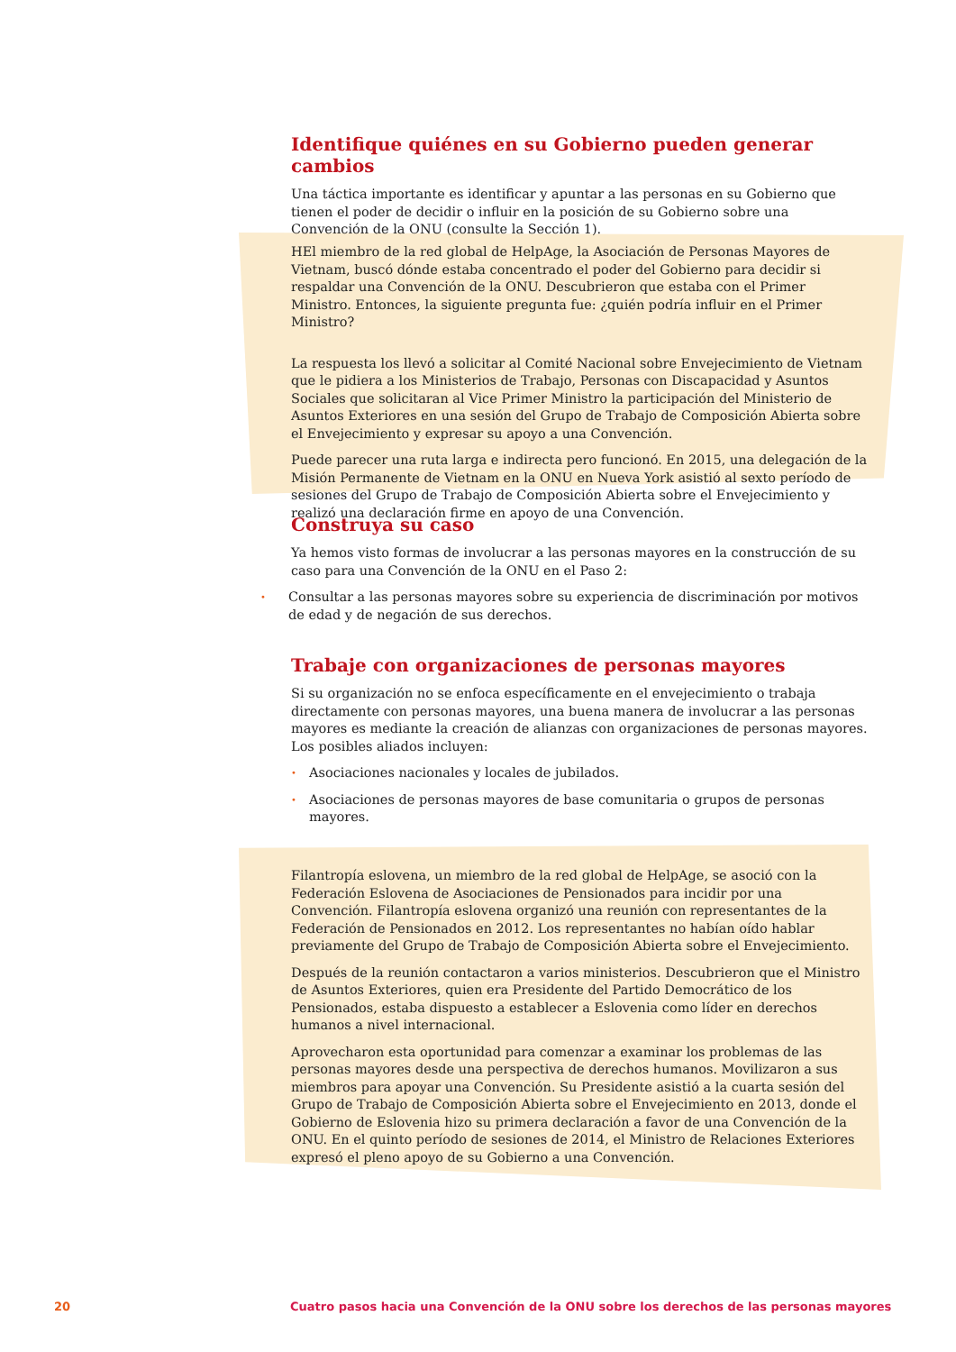Identifique quiénes en su Gobierno pueden generar cambios
Una táctica importante es identificar y apuntar a las personas en su Gobierno que tienen el poder de decidir o influir en la posición de su Gobierno sobre una Convención de la ONU (consulte la Sección 1).
HEl miembro de la red global de HelpAge, la Asociación de Personas Mayores de Vietnam, buscó dónde estaba concentrado el poder del Gobierno para decidir si respaldar una Convención de la ONU. Descubrieron que estaba con el Primer Ministro. Entonces, la siguiente pregunta fue: ¿quién podría influir en el Primer Ministro?
La respuesta los llevó a solicitar al Comité Nacional sobre Envejecimiento de Vietnam que le pidiera a los Ministerios de Trabajo, Personas con Discapacidad y Asuntos Sociales que solicitaran al Vice Primer Ministro la participación del Ministerio de Asuntos Exteriores en una sesión del Grupo de Trabajo de Composición Abierta sobre el Envejecimiento y expresar su apoyo a una Convención.
Puede parecer una ruta larga e indirecta pero funcionó. En 2015, una delegación de la Misión Permanente de Vietnam en la ONU en Nueva York asistió al sexto período de sesiones del Grupo de Trabajo de Composición Abierta sobre el Envejecimiento y realizó una declaración firme en apoyo de una Convención.
Construya su caso
Ya hemos visto formas de involucrar a las personas mayores en la construcción de su caso para una Convención de la ONU en el Paso 2:
• Consultar a las personas mayores sobre su experiencia de discriminación por motivos de edad y de negación de sus derechos.
Trabaje con organizaciones de personas mayores
Si su organización no se enfoca específicamente en el envejecimiento o trabaja directamente con personas mayores, una buena manera de involucrar a las personas mayores es mediante la creación de alianzas con organizaciones de personas mayores. Los posibles aliados incluyen:
• Asociaciones nacionales y locales de jubilados.
• Asociaciones de personas mayores de base comunitaria o grupos de personas mayores.
Filantropía eslovena, un miembro de la red global de HelpAge, se asoció con la Federación Eslovena de Asociaciones de Pensionados para incidir por una Convención. Filantropía eslovena organizó una reunión con representantes de la Federación de Pensionados en 2012. Los representantes no habían oído hablar previamente del Grupo de Trabajo de Composición Abierta sobre el Envejecimiento.
Después de la reunión contactaron a varios ministerios. Descubrieron que el Ministro de Asuntos Exteriores, quien era Presidente del Partido Democrático de los Pensionados, estaba dispuesto a establecer a Eslovenia como líder en derechos humanos a nivel internacional.
Aprovecharon esta oportunidad para comenzar a examinar los problemas de las personas mayores desde una perspectiva de derechos humanos. Movilizaron a sus miembros para apoyar una Convención. Su Presidente asistió a la cuarta sesión del Grupo de Trabajo de Composición Abierta sobre el Envejecimiento en 2013, donde el Gobierno de Eslovenia hizo su primera declaración a favor de una Convención de la ONU. En el quinto período de sesiones de 2014, el Ministro de Relaciones Exteriores expresó el pleno apoyo de su Gobierno a una Convención.
20
Cuatro pasos hacia una Convención de la ONU sobre los derechos de las personas mayores